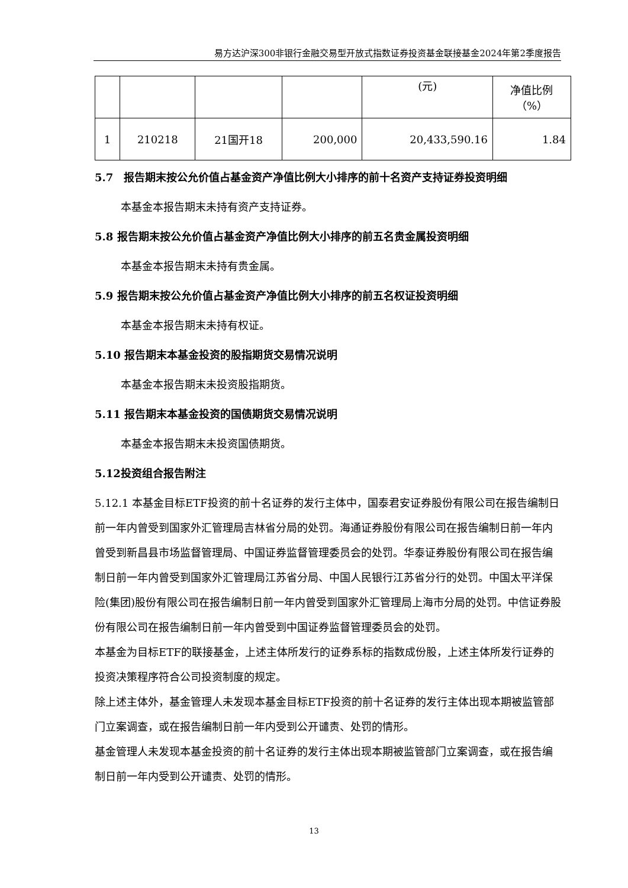易方达沪深300非银行金融交易型开放式指数证券投资基金联接基金2024年第2季度报告
| | | | | (元) | 净值比例 （%） |
| 1 | 210218 | 21国开18 | 200,000 | 20,433,590.16 | 1.84 |
5.7　报告期末按公允价值占基金资产净值比例大小排序的前十名资产支持证券投资明细
本基金本报告期末未持有资产支持证券。
5.8 报告期末按公允价值占基金资产净值比例大小排序的前五名贵金属投资明细
本基金本报告期末未持有贵金属。
5.9 报告期末按公允价值占基金资产净值比例大小排序的前五名权证投资明细
本基金本报告期末未持有权证。
5.10 报告期末本基金投资的股指期货交易情况说明
本基金本报告期末未投资股指期货。
5.11 报告期末本基金投资的国债期货交易情况说明
本基金本报告期末未投资国债期货。
5.12投资组合报告附注
5.12.1 本基金目标ETF投资的前十名证券的发行主体中，国泰君安证券股份有限公司在报告编制日前一年内曾受到国家外汇管理局吉林省分局的处罚。海通证券股份有限公司在报告编制日前一年内曾受到新昌县市场监督管理局、中国证券监督管理委员会的处罚。华泰证券股份有限公司在报告编制日前一年内曾受到国家外汇管理局江苏省分局、中国人民银行江苏省分行的处罚。中国太平洋保险(集团)股份有限公司在报告编制日前一年内曾受到国家外汇管理局上海市分局的处罚。中信证券股份有限公司在报告编制日前一年内曾受到中国证券监督管理委员会的处罚。
本基金为目标ETF的联接基金，上述主体所发行的证券系标的指数成份股，上述主体所发行证券的投资决策程序符合公司投资制度的规定。
除上述主体外，基金管理人未发现本基金目标ETF投资的前十名证券的发行主体出现本期被监管部门立案调查，或在报告编制日前一年内受到公开谴责、处罚的情形。
基金管理人未发现本基金投资的前十名证券的发行主体出现本期被监管部门立案调查，或在报告编制日前一年内受到公开谴责、处罚的情形。
13